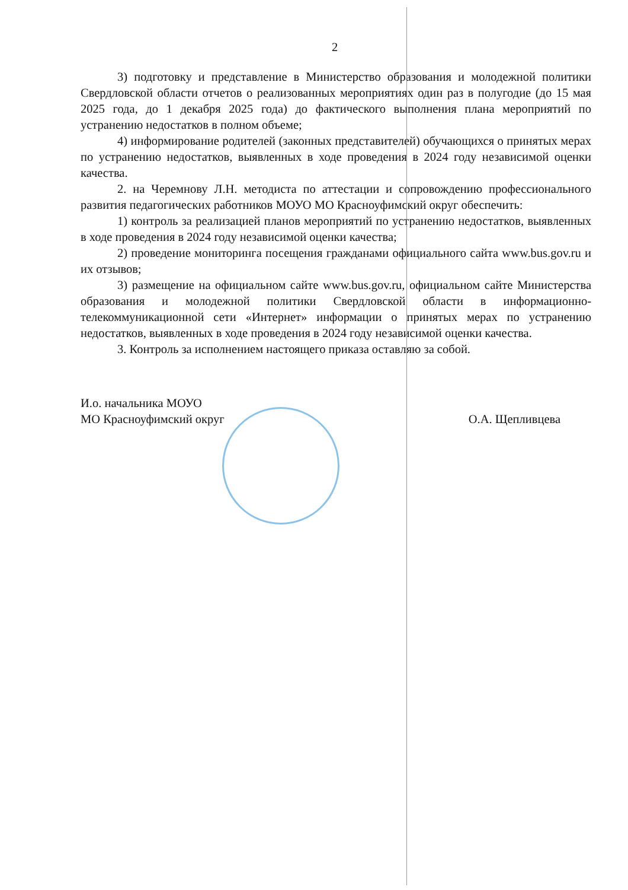2
3) подготовку и представление в Министерство образования и молодежной политики Свердловской области отчетов о реализованных мероприятиях один раз в полугодие (до 15 мая 2025 года, до 1 декабря 2025 года) до фактического выполнения плана мероприятий по устранению недостатков в полном объеме;
4) информирование родителей (законных представителей) обучающихся о принятых мерах по устранению недостатков, выявленных в ходе проведения в 2024 году независимой оценки качества.
2. на Черемнову Л.Н. методиста по аттестации и сопровождению профессионального развития педагогических работников МОУО МО Красноуфимский округ обеспечить:
1) контроль за реализацией планов мероприятий по устранению недостатков, выявленных в ходе проведения в 2024 году независимой оценки качества;
2) проведение мониторинга посещения гражданами официального сайта www.bus.gov.ru и их отзывов;
3) размещение на официальном сайте www.bus.gov.ru, официальном сайте Министерства образования и молодежной политики Свердловской области в информационно-телекоммуникационной сети «Интернет» информации о принятых мерах по устранению недостатков, выявленных в ходе проведения в 2024 году независимой оценки качества.
3. Контроль за исполнением настоящего приказа оставляю за собой.
И.о. начальника МОУО
МО Красноуфимский округ
О.А. Щепливцева